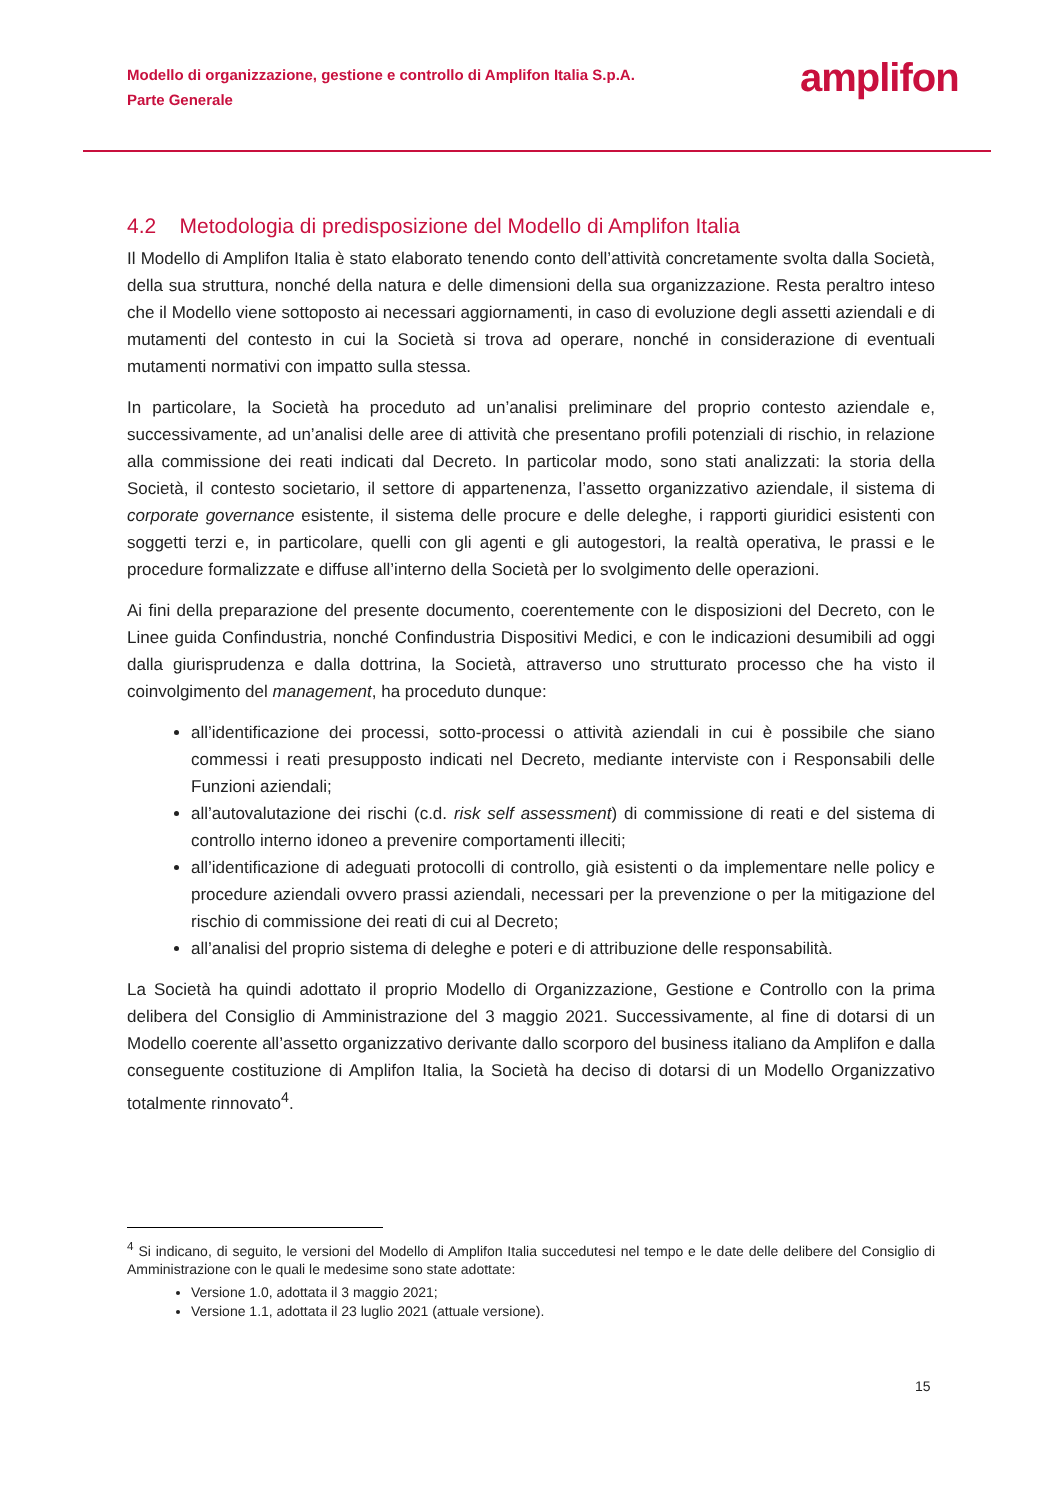Modello di organizzazione, gestione e controllo di Amplifon Italia S.p.A.
Parte Generale
amplifon
4.2 Metodologia di predisposizione del Modello di Amplifon Italia
Il Modello di Amplifon Italia è stato elaborato tenendo conto dell’attività concretamente svolta dalla Società, della sua struttura, nonché della natura e delle dimensioni della sua organizzazione. Resta peraltro inteso che il Modello viene sottoposto ai necessari aggiornamenti, in caso di evoluzione degli assetti aziendali e di mutamenti del contesto in cui la Società si trova ad operare, nonché in considerazione di eventuali mutamenti normativi con impatto sulla stessa.
In particolare, la Società ha proceduto ad un’analisi preliminare del proprio contesto aziendale e, successivamente, ad un’analisi delle aree di attività che presentano profili potenziali di rischio, in relazione alla commissione dei reati indicati dal Decreto. In particolar modo, sono stati analizzati: la storia della Società, il contesto societario, il settore di appartenenza, l’assetto organizzativo aziendale, il sistema di corporate governance esistente, il sistema delle procure e delle deleghe, i rapporti giuridici esistenti con soggetti terzi e, in particolare, quelli con gli agenti e gli autogestori, la realtà operativa, le prassi e le procedure formalizzate e diffuse all’interno della Società per lo svolgimento delle operazioni.
Ai fini della preparazione del presente documento, coerentemente con le disposizioni del Decreto, con le Linee guida Confindustria, nonché Confindustria Dispositivi Medici, e con le indicazioni desumibili ad oggi dalla giurisprudenza e dalla dottrina, la Società, attraverso uno strutturato processo che ha visto il coinvolgimento del management, ha proceduto dunque:
all’identificazione dei processi, sotto-processi o attività aziendali in cui è possibile che siano commessi i reati presupposto indicati nel Decreto, mediante interviste con i Responsabili delle Funzioni aziendali;
all’autovalutazione dei rischi (c.d. risk self assessment) di commissione di reati e del sistema di controllo interno idoneo a prevenire comportamenti illeciti;
all’identificazione di adeguati protocolli di controllo, già esistenti o da implementare nelle policy e procedure aziendali ovvero prassi aziendali, necessari per la prevenzione o per la mitigazione del rischio di commissione dei reati di cui al Decreto;
all’analisi del proprio sistema di deleghe e poteri e di attribuzione delle responsabilità.
La Società ha quindi adottato il proprio Modello di Organizzazione, Gestione e Controllo con la prima delibera del Consiglio di Amministrazione del 3 maggio 2021. Successivamente, al fine di dotarsi di un Modello coerente all’assetto organizzativo derivante dallo scorporo del business italiano da Amplifon e dalla conseguente costituzione di Amplifon Italia, la Società ha deciso di dotarsi di un Modello Organizzativo totalmente rinnovato<sup>4</sup>.
<sup>4</sup> Si indicano, di seguito, le versioni del Modello di Amplifon Italia succedutesi nel tempo e le date delle delibere del Consiglio di Amministrazione con le quali le medesime sono state adottate:
Versione 1.0, adottata il 3 maggio 2021;
Versione 1.1, adottata il 23 luglio 2021 (attuale versione).
15